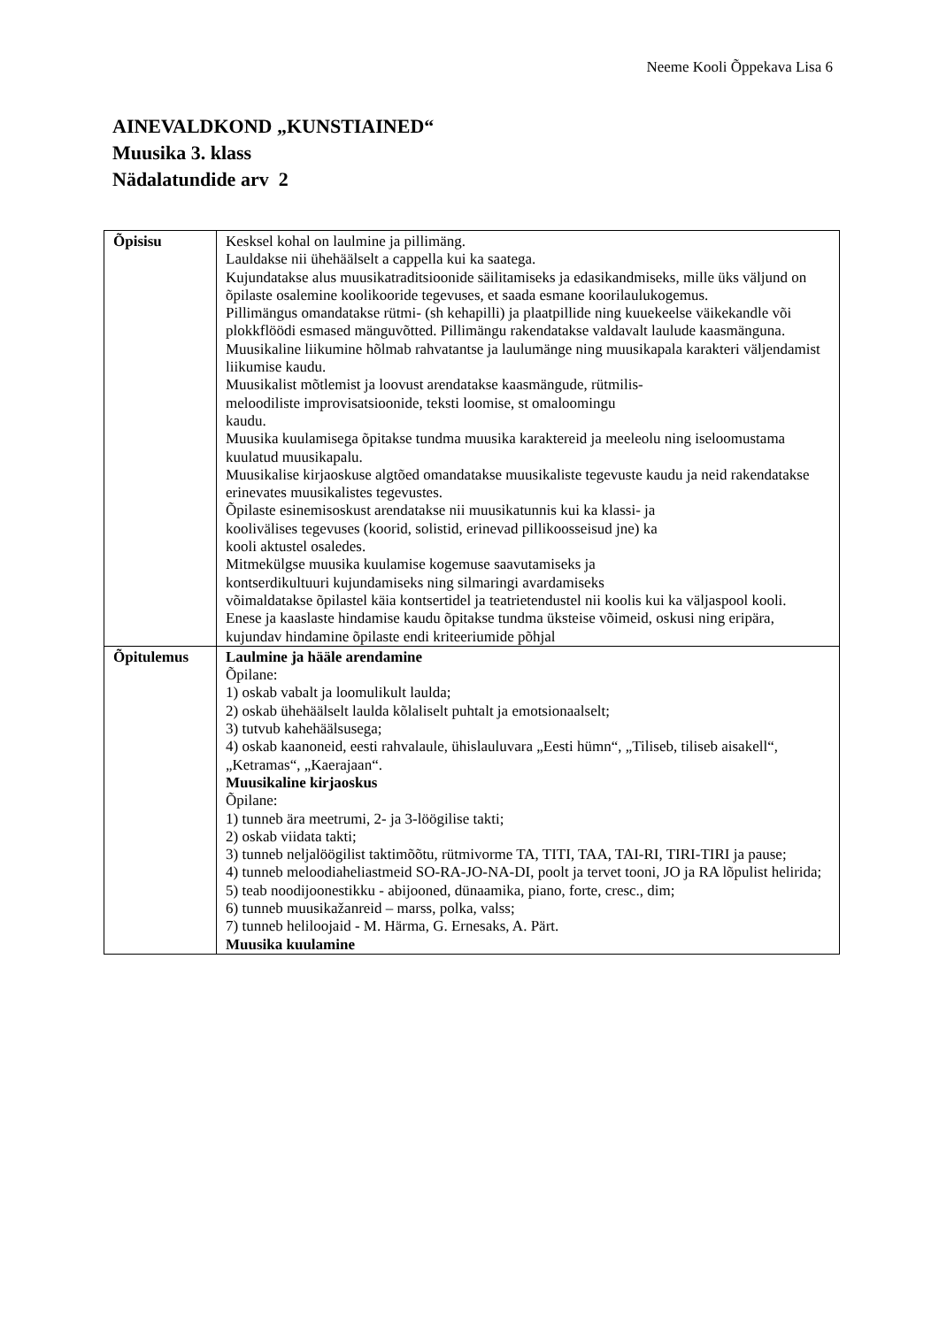Neeme Kooli Õppekava Lisa 6
AINEVALDKOND „KUNSTIAINED“
Muusika 3. klass
Nädalatundide arv 2
| Õpisisu | Kesksel kohal on laulmine ja pillimäng. Lauldakse nii ühehäälselt a cappella kui ka saatega. Kujundatakse alus muusikatraditsioonide säilitamiseks ja edasikandmiseks, mille üks väljund on õpilaste osalemine koolikooride tegevuses, et saada esmane koorilaulukogemus. Pillimängus omandatakse rütmi- (sh kehapilli) ja plaatpillide ning kuuekeelse väikekandle või plokkflöödi esmased mänguvõtted. Pillimängu rakendatakse valdavalt laulude kaasmänguna. Muusikaline liikumine hõlmab rahvatantse ja laulumänge ning muusikapala karakteri väljendamist liikumise kaudu. Muusikalist mõtlemist ja loovust arendatakse kaasmängude, rütmilis- meloodiliste improvisatsioonide, teksti loomise, st omaloomingu kaudu. Muusika kuulamisega õpitakse tundma muusika karaktereid ja meeleolu ning iseloomustama kuulatud muusikapalu. Muusikalise kirjaoskuse algtõed omandatakse muusikaliste tegevuste kaudu ja neid rakendatakse erinevates muusikalistes tegevustes. Õpilaste esinemisoskust arendatakse nii muusikatunnis kui ka klassi- ja koolivälises tegevuses (koorid, solistid, erinevad pillikoosseisud jne) ka kooli aktustel osaledes. Mitmekülgse muusika kuulamise kogemuse saavutamiseks ja kontserdikultuuri kujundamiseks ning silmaringi avardamiseks võimaldatakse õpilastel käia kontsertidel ja teatrietendustel nii koolis kui ka väljaspool kooli. Enese ja kaaslaste hindamise kaudu õpitakse tundma üksteise võimeid, oskusi ning eripära, kujundav hindamine õpilaste endi kriteeriumide põhjal |
| Õpitulemus | Laulmine ja hääle arendamine Õpilane: 1) oskab vabalt ja loomulikult laulda; 2) oskab ühehäälselt laulda kõlaliselt puhtalt ja emotsionaalselt; 3) tutvub kahehäälsusega; 4) oskab kaanoneid, eesti rahvalaule, ühislauluvara „Eesti hümn“, „Tiliseb, tiliseb aisakell“, „Ketramas“, „Kaerajaan“. Muusikaline kirjaoskus Õpilane: 1) tunneb ära meetrumi, 2- ja 3-löögilise takti; 2) oskab viidata takti; 3) tunneb neljalöögilist taktimõõtu, rütmivorme TA, TITI, TAA, TAI-RI, TIRI-TIRI ja pause; 4) tunneb meloodiaheliastmeid SO-RA-JO-NA-DI, poolt ja tervet tooni, JO ja RA lõpulist helirida; 5) teab noodijoonestikku - abijooned, dünaamika, piano, forte, cresc., dim; 6) tunneb muusikažanreid – marss, polka, valss; 7) tunneb heliloojaid - M. Härma, G. Ernesaks, A. Pärt. Muusika kuulamine |